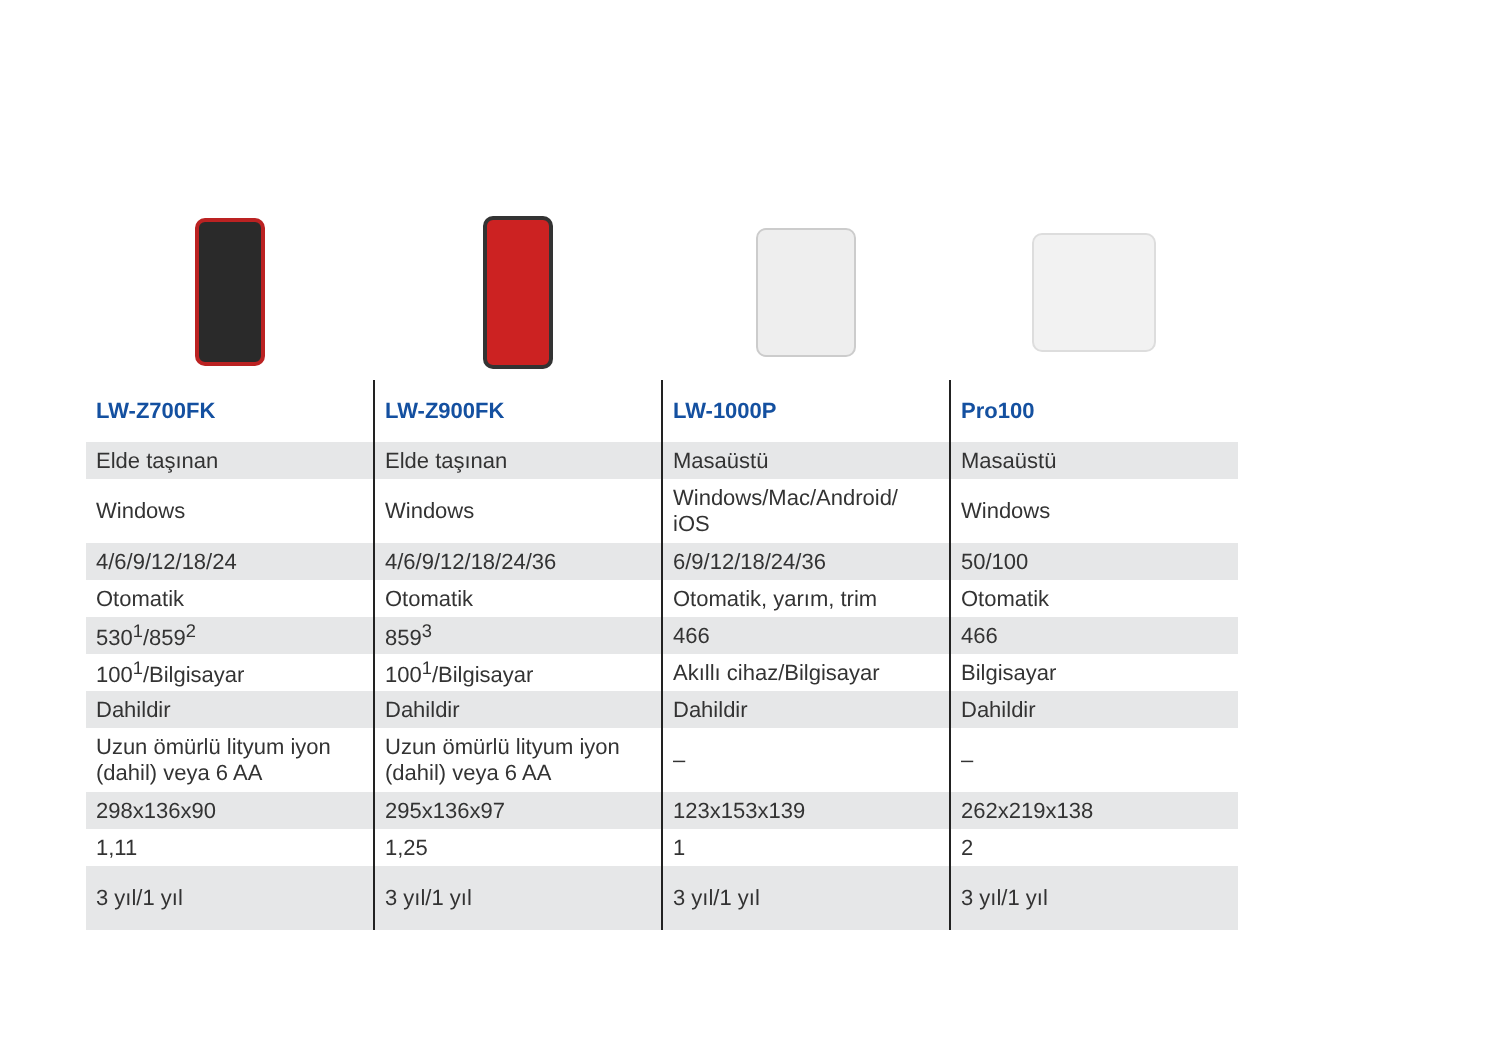| LW-Z700FK | LW-Z900FK | LW-1000P | Pro100 |
| --- | --- | --- | --- |
| Elde taşınan | Elde taşınan | Masaüstü | Masaüstü |
| Windows | Windows | Windows/Mac/Android/ iOS | Windows |
| 4/6/9/12/18/24 | 4/6/9/12/18/24/36 | 6/9/12/18/24/36 | 50/100 |
| Otomatik | Otomatik | Otomatik, yarım, trim | Otomatik |
| 530<sup>1</sup>/859<sup>2</sup> | 859<sup>3</sup> | 466 | 466 |
| 100<sup>1</sup>/Bilgisayar | 100<sup>1</sup>/Bilgisayar | Akıllı cihaz/Bilgisayar | Bilgisayar |
| Dahildir | Dahildir | Dahildir | Dahildir |
| Uzun ömürlü lityum iyon (dahil) veya 6 AA | Uzun ömürlü lityum iyon (dahil) veya 6 AA | – | – |
| 298x136x90 | 295x136x97 | 123x153x139 | 262x219x138 |
| 1,11 | 1,25 | 1 | 2 |
| 3 yıl/1 yıl | 3 yıl/1 yıl | 3 yıl/1 yıl | 3 yıl/1 yıl |